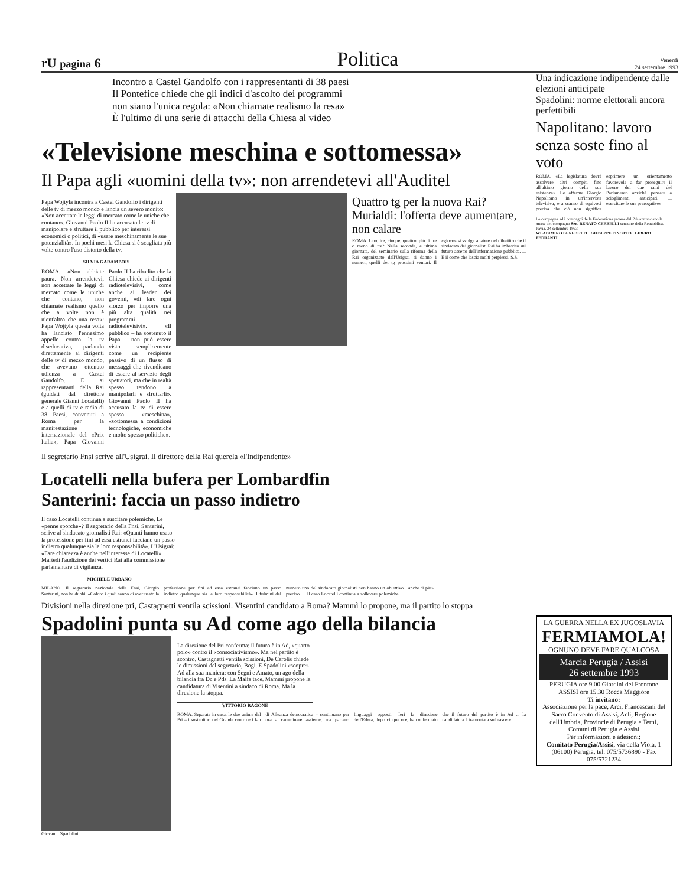rU pagina 6 Politica Venerdì
24 settembre 1993
Incontro a Castel Gandolfo con i rappresentanti di 38 paesi
Il Pontefice chiede che gli indici d'ascolto dei programmi
non siano l'unica regola: «Non chiamate realismo la resa»
È l'ultimo di una serie di attacchi della Chiesa al video
«Televisione meschina e sottomessa»
Il Papa agli «uomini della tv»: non arrendetevi all'Auditel
Papa Wojtyla incontra a Castel Gandolfo i dirigenti delle tv di mezzo mondo e lancia un severo monito: «Non accettate le leggi di mercato come le uniche che contano». Giovanni Paolo II ha accusato le tv di manipolare e sfruttare il pubblico per interessi economici o politici, di «usare meschinamente le sue potenzialità». In pochi mesi la Chiesa si è scagliata più volte contro l'uso distorto della tv.
SILVIA GARAMBOIS
ROMA. «Non abbiate paura. Non arrendetevi, non accettate le leggi di mercato come le uniche che contano, non chiamate realismo quello che a volte non è nient'altro che una resa»: Papa Wojtyla questa volta ha lanciato l'ennesimo appello contro la tv diseducativa, parlando direttamente ai dirigenti delle tv di mezzo mondo, che avevano ottenuto udienza a Castel Gandolfo. E ai rappresentanti della Rai (guidati dal direttore generale Gianni Locatelli) e a quelli di tv e radio di 38 Paesi, convenuti a Roma per la manifestazione internazionale del «Prix Italia», Papa Giovanni Paolo II ha ribadito che la Chiesa chiede ai dirigenti radiotelevisivi, come anche ai leader dei governi, «di fare ogni sforzo per imporre una più alta qualità nei programmi radiotelevisivi». «Il pubblico – ha sostenuto il Papa – non può essere visto semplicemente come un recipiente passivo di un flusso di messaggi che rivendicano di essere al servizio degli spettatori, ma che in realtà spesso tendono a manipolarli e sfruttarli». Giovanni Paolo II ha accusato la tv di essere spesso «meschina», «sottomessa a condizioni tecnologiche, economiche e molto spesso politiche».
Quattro tg per la nuova Rai?
Murialdi: l'offerta deve aumentare, non calare
ROMA. Uno, tre, cinque, quattro, più di tre o meno di tre? Nella seconda, e ultima giornata, del seminario sulla riforma della Rai organizzato dall'Usigrai si danno i numeri, quelli dei tg prossimi venturi. Il «gioco» si svolge a latere del dibattito che il sindacato dei giornalisti Rai ha imbastito sul futuro assetto dell'informazione pubblica. ... E il come che lascia molti perplessi. S.S.
Il segretario Fnsi scrive all'Usigrai. Il direttore della Rai querela «l'Indipendente»
Locatelli nella bufera per Lombardfin
Santerini: faccia un passo indietro
Il caso Locatelli continua a suscitare polemiche. Le «penne sporche»? Il segretario della Fnsi, Santerini, scrive al sindacato giornalisti Rai: «Quanti hanno usato la professione per fini ad essa estranei facciano un passo indietro qualunque sia la loro responsabilità». L'Usigrai: «Fare chiarezza è anche nell'interesse di Locatelli». Martedì l'audizione dei vertici Rai alla commissione parlamentare di vigilanza.
MICHELE URBANO
MILANO. Il segretario nazionale della Fnsi, Giorgio Santerini, non ha dubbi. «Coloro i quali sanno di aver usato la professione per fini ad essa estranei facciano un passo indietro qualunque sia la loro responsabilità». I fulmini del numero uno del sindacato giornalisti non hanno un obiettivo preciso. ... Il caso Locatelli continua a sollevare polemiche ... anche di più».
Una indicazione indipendente dalle elezioni anticipate
Spadolini: norme elettorali ancora perfettibili
Napolitano: lavoro senza soste fino al voto
ROMA. «La legislatura dovrà assolvere altri compiti fino all'ultimo giorno della sua esistenza». Lo afferma Giorgio Napolitano in un'intervista televisiva, e a scanso di equivoci precisa che ciò non significa esprimere un orientamento favorevole a far proseguire il lavoro dei due rami del Parlamento anziché pensare a scioglimenti anticipati. ... esercitare le sue prerogative».
Le compagne ed i compagni della Federazione pavese del Pds annunciano la morte del compagno Sen. RENATO CERBELLI senatore della Repubblica. Pavia, 24 settembre 1993
WLADIMIRO BENEDETTI · GIUSEPPE FINOTTO · LIBERO PEDRANTI
Divisioni nella direzione pri, Castagnetti ventila scissioni. Visentini candidato a Roma? Mammì lo propone, ma il partito lo stoppa
Spadolini punta su Ad come ago della bilancia
Giovanni Spadolini
La direzione del Pri conferma: il futuro è in Ad, «quarto polo» contro il «consociativismo». Ma nel partito è scontro. Castagnetti ventila scissioni, De Carolis chiede le dimissioni del segretario, Bogi. E Spadolini «scopre» Ad alla sua maniera: con Segni e Amato, un ago della bilancia fra Dc e Pds. La Malfa tace. Mammì propone la candidatura di Visentini a sindaco di Roma. Ma la direzione la stoppa.
VITTORIO RAGONE
ROMA. Separate in casa, le due anime del Pri – i sostenitori del Grande centro e i fan di Alleanza democratica – continuano per ora a camminare assieme, ma parlano linguaggi opposti. Ieri la direzione dell'Edera, dopo cinque ore, ha confermato che il futuro del partito è in Ad ... la candidatura è tramontata sul nascere.
LA GUERRA NELLA EX JUGOSLAVIA
FERMIAMOLA!
OGNUNO DEVE FARE QUALCOSA
Marcia Perugia / Assisi
26 settembre 1993
PERUGIA ore 9.00 Giardini del Frontone
ASSISI ore 15.30 Rocca Maggiore
Ti invitano:
Associazione per la pace, Arci, Francescani del Sacro Convento di Assisi, Acli, Regione dell'Umbria, Provincie di Perugia e Terni, Comuni di Perugia e Assisi
Per informazioni e adesioni:
Comitato Perugia/Assisi, via della Viola, 1 (06100) Perugia, tel. 075/5736890 - Fax 075/5721234